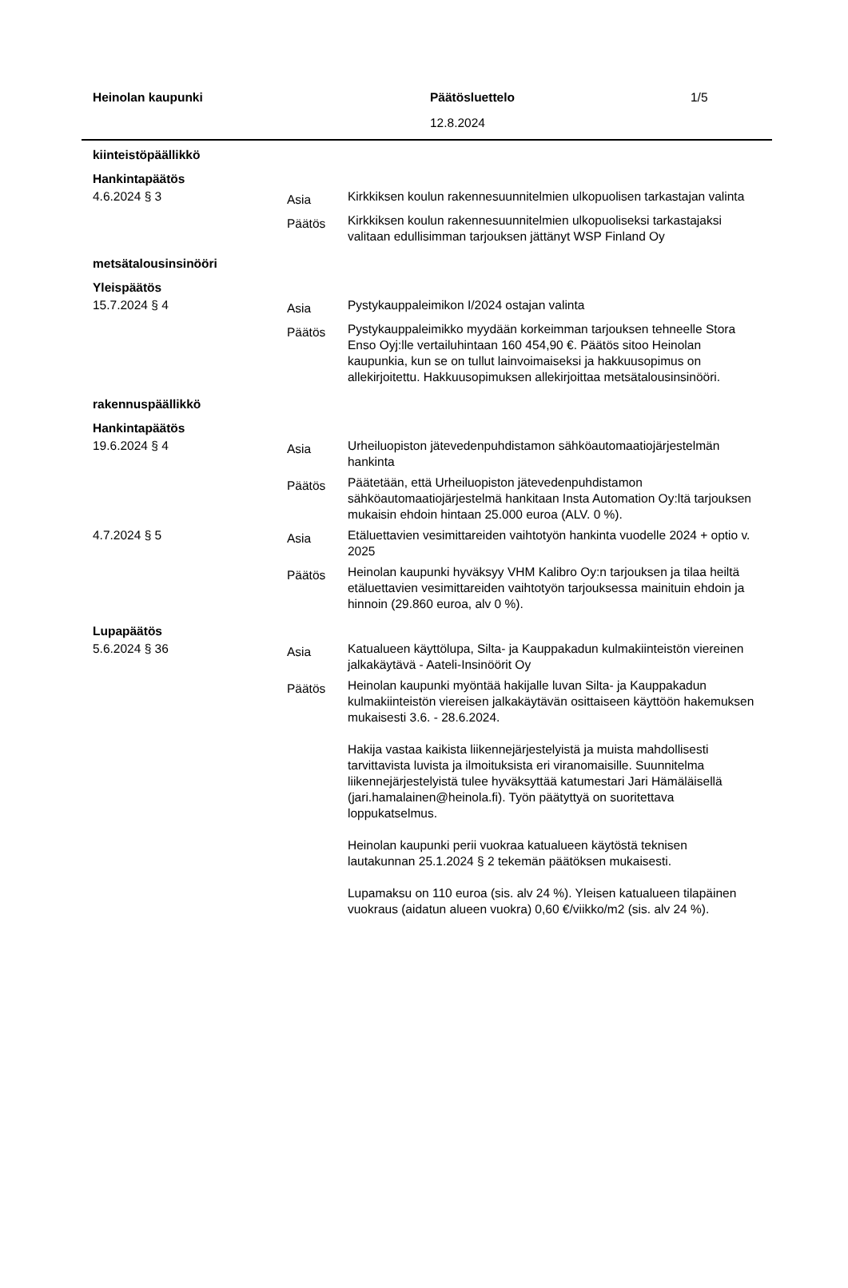Heinolan kaupunki Päätösluettelo 1/5
12.8.2024
| kiinteistöpäällikkö | | |
| Hankintapäätös | | |
| 4.6.2024 § 3 | Asia | Kirkkiksen koulun rakennesuunnitelmien ulkopuolisen tarkastajan valinta |
| | Päätös | Kirkkiksen koulun rakennesuunnitelmien ulkopuoliseksi tarkastajaksi valitaan edullisimman tarjouksen jättänyt WSP Finland Oy |
| metsätalousinsinööri | | |
| Yleispäätös | | |
| 15.7.2024 § 4 | Asia | Pystykauppaleimikon I/2024 ostajan valinta |
| | Päätös | Pystykauppaleimikko myydään korkeimman tarjouksen tehneelle Stora Enso Oyj:lle vertailuhintaan 160 454,90 €. Päätös sitoo Heinolan kaupunkia, kun se on tullut lainvoimaiseksi ja hakkuusopimus on allekirjoitettu. Hakkuusopimuksen allekirjoittaa metsätalousinsinööri. |
| rakennuspäällikkö | | |
| Hankintapäätös | | |
| 19.6.2024 § 4 | Asia | Urheiluopiston jätevedenpuhdistamon sähköautomaatiojärjestelmän hankinta |
| | Päätös | Päätetään, että Urheiluopiston jätevedenpuhdistamon sähköautomaatiojärjestelmä hankitaan Insta Automation Oy:ltä tarjouksen mukaisin ehdoin hintaan 25.000 euroa (ALV. 0 %). |
| 4.7.2024 § 5 | Asia | Etäluettavien vesimittareiden vaihtotyön hankinta vuodelle 2024 + optio v. 2025 |
| | Päätös | Heinolan kaupunki hyväksyy VHM Kalibro Oy:n tarjouksen ja tilaa heiltä etäluettavien vesimittareiden vaihtotyön tarjouksessa mainituin ehdoin ja hinnoin (29.860 euroa, alv 0 %). |
| Lupapäätös | | |
| 5.6.2024 § 36 | Asia | Katualueen käyttölupa, Silta- ja Kauppakadun kulmakiinteistön viereinen jalkakäytävä - Aateli-Insinöörit Oy |
| | Päätös | Heinolan kaupunki myöntää hakijalle luvan Silta- ja Kauppakadun kulmakiinteistön viereisen jalkakäytävän osittaiseen käyttöön hakemuksen mukaisesti 3.6. - 28.6.2024. Hakija vastaa kaikista liikennejärjestelyistä ja muista mahdollisesti tarvittavista luvista ja ilmoituksista eri viranomaisille. Suunnitelma liikennejärjestelyistä tulee hyväksyttää katumestari Jari Hämäläisellä (jari.hamalainen@heinola.fi). Työn päätyttyä on suoritettava loppukatselmus. Heinolan kaupunki perii vuokraa katualueen käytöstä teknisen lautakunnan 25.1.2024 § 2 tekemän päätöksen mukaisesti. Lupamaksu on 110 euroa (sis. alv 24 %). Yleisen katualueen tilapäinen vuokraus (aidatun alueen vuokra) 0,60 €/viikko/m2 (sis. alv 24 %). |